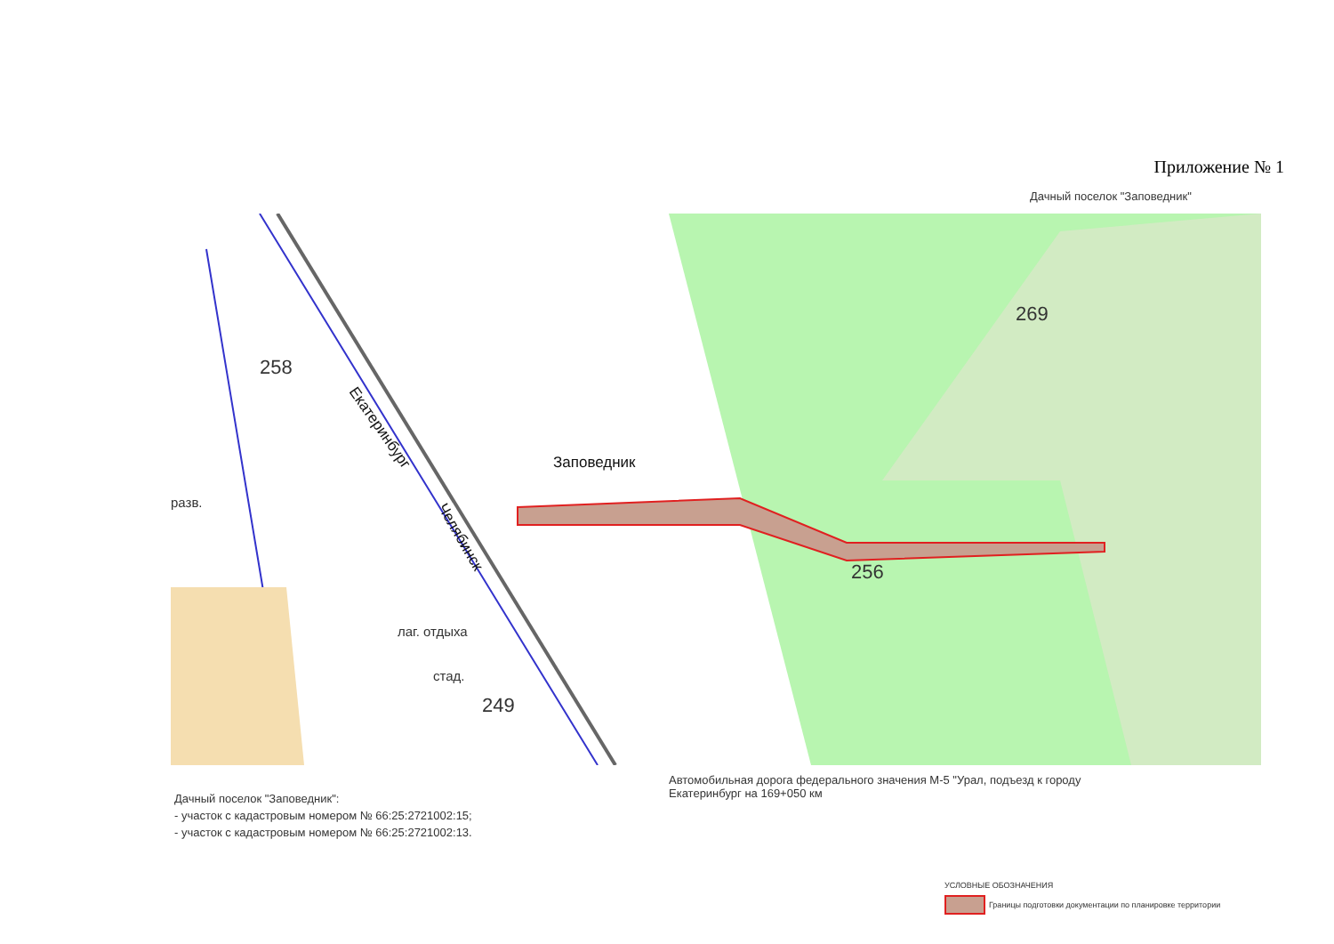Приложение № 1
Дачный поселок "Заповедник"
269
258
256
249
Заповедник
разв.
лаг. отдыха
стад.
Екатеринбург
Челябинск
Автомобильная дорога федерального значения М-5 "Урал, подъезд к городу Екатеринбург на 169+050 км
Дачный поселок "Заповедник":
- участок с кадастровым номером № 66:25:2721002:15;
- участок с кадастровым номером № 66:25:2721002:13.
УСЛОВНЫЕ ОБОЗНАЧЕНИЯ
Границы подготовки документации по планировке территории